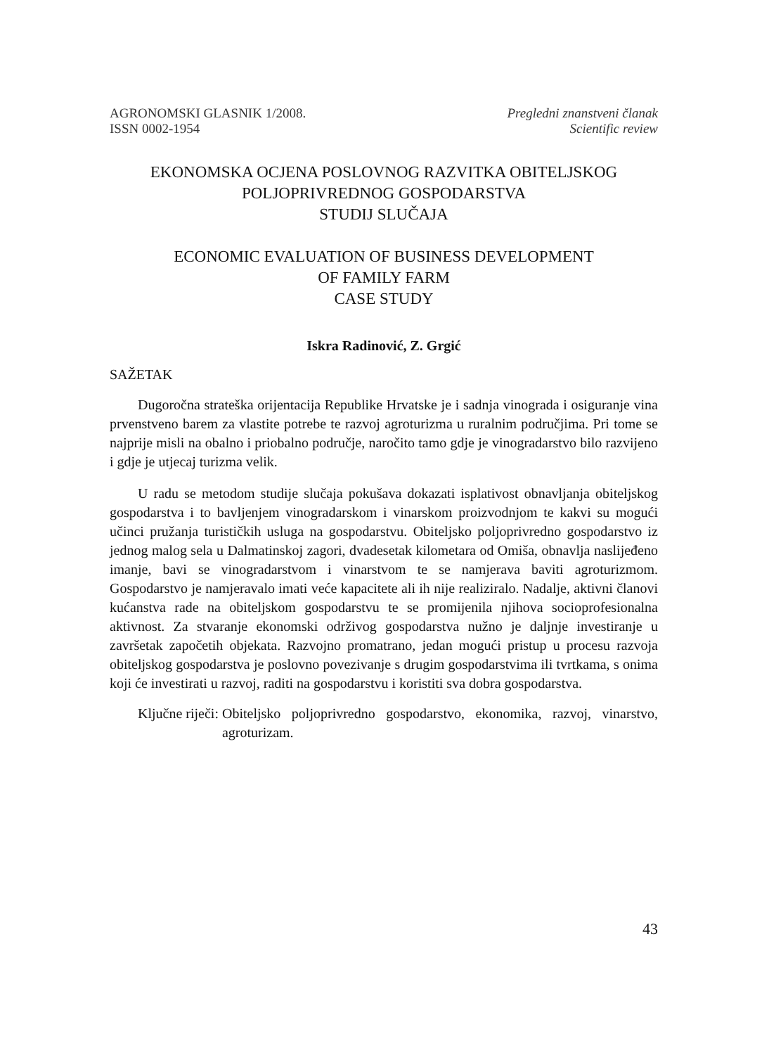AGRONOMSKI GLASNIK 1/2008.
ISSN 0002-1954
Pregledni znanstveni članak
Scientific review
EKONOMSKA OCJENA POSLOVNOG RAZVITKA OBITELJSKOG
POLJOPRIVREDNOG GOSPODARSTVA
STUDIJ SLUČAJA
ECONOMIC EVALUATION OF BUSINESS DEVELOPMENT
OF FAMILY FARM
CASE STUDY
Iskra Radinović, Z. Grgić
SAŽETAK
Dugoročna strateška orijentacija Republike Hrvatske je i sadnja vinograda i osiguranje vina prvenstveno barem za vlastite potrebe te razvoj agroturizma u ruralnim područjima. Pri tome se najprije misli na obalno i priobalno područje, naročito tamo gdje je vinogradarstvo bilo razvijeno i gdje je utjecaj turizma velik.
U radu se metodom studije slučaja pokušava dokazati isplativost obnavljanja obiteljskog gospodarstva i to bavljenjem vinogradarskom i vinarskom proizvodnjom te kakvi su mogući učinci pružanja turističkih usluga na gospodarstvu. Obiteljsko poljoprivredno gospodarstvo iz jednog malog sela u Dalmatinskoj zagori, dvadesetak kilometara od Omiša, obnavlja naslijeđeno imanje, bavi se vinogradarstvom i vinarstvom te se namjerava baviti agroturizmom. Gospodarstvo je namjeravalo imati veće kapacitete ali ih nije realiziralo. Nadalje, aktivni članovi kućanstva rade na obiteljskom gospodarstvu te se promijenila njihova socioprofesionalna aktivnost. Za stvaranje ekonomski održivog gospodarstva nužno je daljnje investiranje u završetak započetih objekata. Razvojno promatrano, jedan mogući pristup u procesu razvoja obiteljskog gospodarstva je poslovno povezivanje s drugim gospodarstvima ili tvrtkama, s onima koji će investirati u razvoj, raditi na gospodarstvu i koristiti sva dobra gospodarstva.
Ključne riječi: Obiteljsko poljoprivredno gospodarstvo, ekonomika, razvoj, vinarstvo, agroturizam.
43